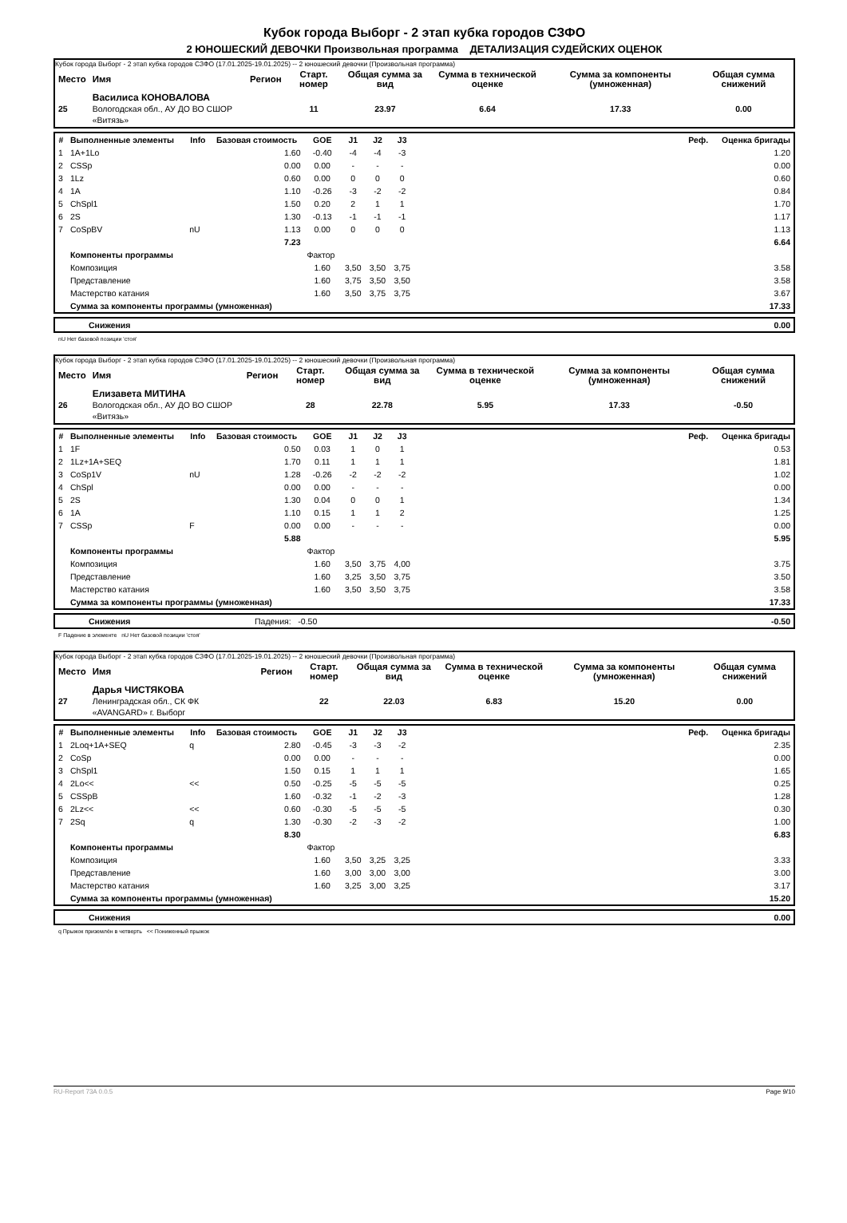Кубок города Выборг - 2 этап кубка городов СЗФО
2 ЮНОШЕСКИЙ ДЕВОЧКИ Произвольная программа ДЕТАЛИЗАЦИЯ СУДЕЙСКИХ ОЦЕНОК
Кубок города Выборг - 2 этап кубка городов СЗФО (17.01.2025-19.01.2025) -- 2 юношеский девочки (Произвольная программа)
| Место | Имя | Регион | Старт. номер | Общая сумма за вид | Сумма в технической оценке | Сумма за компоненты (умноженная) | Общая сумма снижений |
| --- | --- | --- | --- | --- | --- | --- | --- |
| 25 | Василиса КОНОВАЛОВА Вологодская обл., АУ ДО ВО СШОР «Витязь» | | 11 | 23.97 | 6.64 | 17.33 | 0.00 |
| # | Выполненные элементы | Info | Базовая стоимость | GOE | J1 | J2 | J3 | | Реф. | Оценка бригады |
| --- | --- | --- | --- | --- | --- | --- | --- | --- | --- | --- |
| 1 | 1A+1Lo | | 1.60 | -0.40 | -4 | -4 | -3 | | | 1.20 |
| 2 | CSSp | | 0.00 | 0.00 | - | - | - | | | 0.00 |
| 3 | 1Lz | | 0.60 | 0.00 | 0 | 0 | 0 | | | 0.60 |
| 4 | 1A | | 1.10 | -0.26 | -3 | -2 | -2 | | | 0.84 |
| 5 | ChSpl1 | | 1.50 | 0.20 | 2 | 1 | 1 | | | 1.70 |
| 6 | 2S | | 1.30 | -0.13 | -1 | -1 | -1 | | | 1.17 |
| 7 | CoSpBV | nU | 1.13 | 0.00 | 0 | 0 | 0 | | | 1.13 |
| | | | 7.23 | | | | | | | 6.64 |
| | Компоненты программы | | | Фактор | | | | | | |
| | Композиция | | | 1.60 | 3,50 | 3,50 | 3,75 | | | 3.58 |
| | Представление | | | 1.60 | 3,75 | 3,50 | 3,50 | | | 3.58 |
| | Мастерство катания | | | 1.60 | 3,50 | 3,75 | 3,75 | | | 3.67 |
| | Сумма за компоненты программы (умноженная) | | | | | | | | | 17.33 |
| | Снижения | 0.00 |
nU Нет базовой позиции 'стоя'
Кубок города Выборг - 2 этап кубка городов СЗФО (17.01.2025-19.01.2025) -- 2 юношеский девочки (Произвольная программа)
| Место | Имя | Регион | Старт. номер | Общая сумма за вид | Сумма в технической оценке | Сумма за компоненты (умноженная) | Общая сумма снижений |
| --- | --- | --- | --- | --- | --- | --- | --- |
| 26 | Елизавета МИТИНА Вологодская обл., АУ ДО ВО СШОР «Витязь» | | 28 | 22.78 | 5.95 | 17.33 | -0.50 |
| # | Выполненные элементы | Info | Базовая стоимость | GOE | J1 | J2 | J3 | | Реф. | Оценка бригады |
| --- | --- | --- | --- | --- | --- | --- | --- | --- | --- | --- |
| 1 | 1F | | 0.50 | 0.03 | 1 | 0 | 1 | | | 0.53 |
| 2 | 1Lz+1A+SEQ | | 1.70 | 0.11 | 1 | 1 | 1 | | | 1.81 |
| 3 | CoSp1V | nU | 1.28 | -0.26 | -2 | -2 | -2 | | | 1.02 |
| 4 | ChSpl | | 0.00 | 0.00 | - | - | - | | | 0.00 |
| 5 | 2S | | 1.30 | 0.04 | 0 | 0 | 1 | | | 1.34 |
| 6 | 1A | | 1.10 | 0.15 | 1 | 1 | 2 | | | 1.25 |
| 7 | CSSp | F | 0.00 | 0.00 | - | - | - | | | 0.00 |
| | | | 5.88 | | | | | | | 5.95 |
| | Компоненты программы | | | Фактор | | | | | | |
| | Композиция | | | 1.60 | 3,50 | 3,75 | 4,00 | | | 3.75 |
| | Представление | | | 1.60 | 3,25 | 3,50 | 3,75 | | | 3.50 |
| | Мастерство катания | | | 1.60 | 3,50 | 3,50 | 3,75 | | | 3.58 |
| | Сумма за компоненты программы (умноженная) | | | | | | | | | 17.33 |
| | Снижения | Падения: -0.50 | -0.50 |
F Падение в элементе nU Нет базовой позиции 'стоя'
Кубок города Выборг - 2 этап кубка городов СЗФО (17.01.2025-19.01.2025) -- 2 юношеский девочки (Произвольная программа)
| Место | Имя | Регион | Старт. номер | Общая сумма за вид | Сумма в технической оценке | Сумма за компоненты (умноженная) | Общая сумма снижений |
| --- | --- | --- | --- | --- | --- | --- | --- |
| 27 | Дарья ЧИСТЯКОВА Ленинградская обл., СК ФК «AVANGARD» г. Выборг | | 22 | 22.03 | 6.83 | 15.20 | 0.00 |
| # | Выполненные элементы | Info | Базовая стоимость | GOE | J1 | J2 | J3 | | Реф. | Оценка бригады |
| --- | --- | --- | --- | --- | --- | --- | --- | --- | --- | --- |
| 1 | 2Loq+1A+SEQ | q | 2.80 | -0.45 | -3 | -3 | -2 | | | 2.35 |
| 2 | CoSp | | 0.00 | 0.00 | - | - | - | | | 0.00 |
| 3 | ChSpl1 | | 1.50 | 0.15 | 1 | 1 | 1 | | | 1.65 |
| 4 | 2Lo<< | << | 0.50 | -0.25 | -5 | -5 | -5 | | | 0.25 |
| 5 | CSSpB | | 1.60 | -0.32 | -1 | -2 | -3 | | | 1.28 |
| 6 | 2Lz<< | << | 0.60 | -0.30 | -5 | -5 | -5 | | | 0.30 |
| 7 | 2Sq | q | 1.30 | -0.30 | -2 | -3 | -2 | | | 1.00 |
| | | | 8.30 | | | | | | | 6.83 |
| | Компоненты программы | | | Фактор | | | | | | |
| | Композиция | | | 1.60 | 3,50 | 3,25 | 3,25 | | | 3.33 |
| | Представление | | | 1.60 | 3,00 | 3,00 | 3,00 | | | 3.00 |
| | Мастерство катания | | | 1.60 | 3,25 | 3,00 | 3,25 | | | 3.17 |
| | Сумма за компоненты программы (умноженная) | | | | | | | | | 15.20 |
| | Снижения | 0.00 |
q Прыжок приземлён в четверть << Пониженный прыжок
RU-Report 73A 0.0.5 Page 9/10